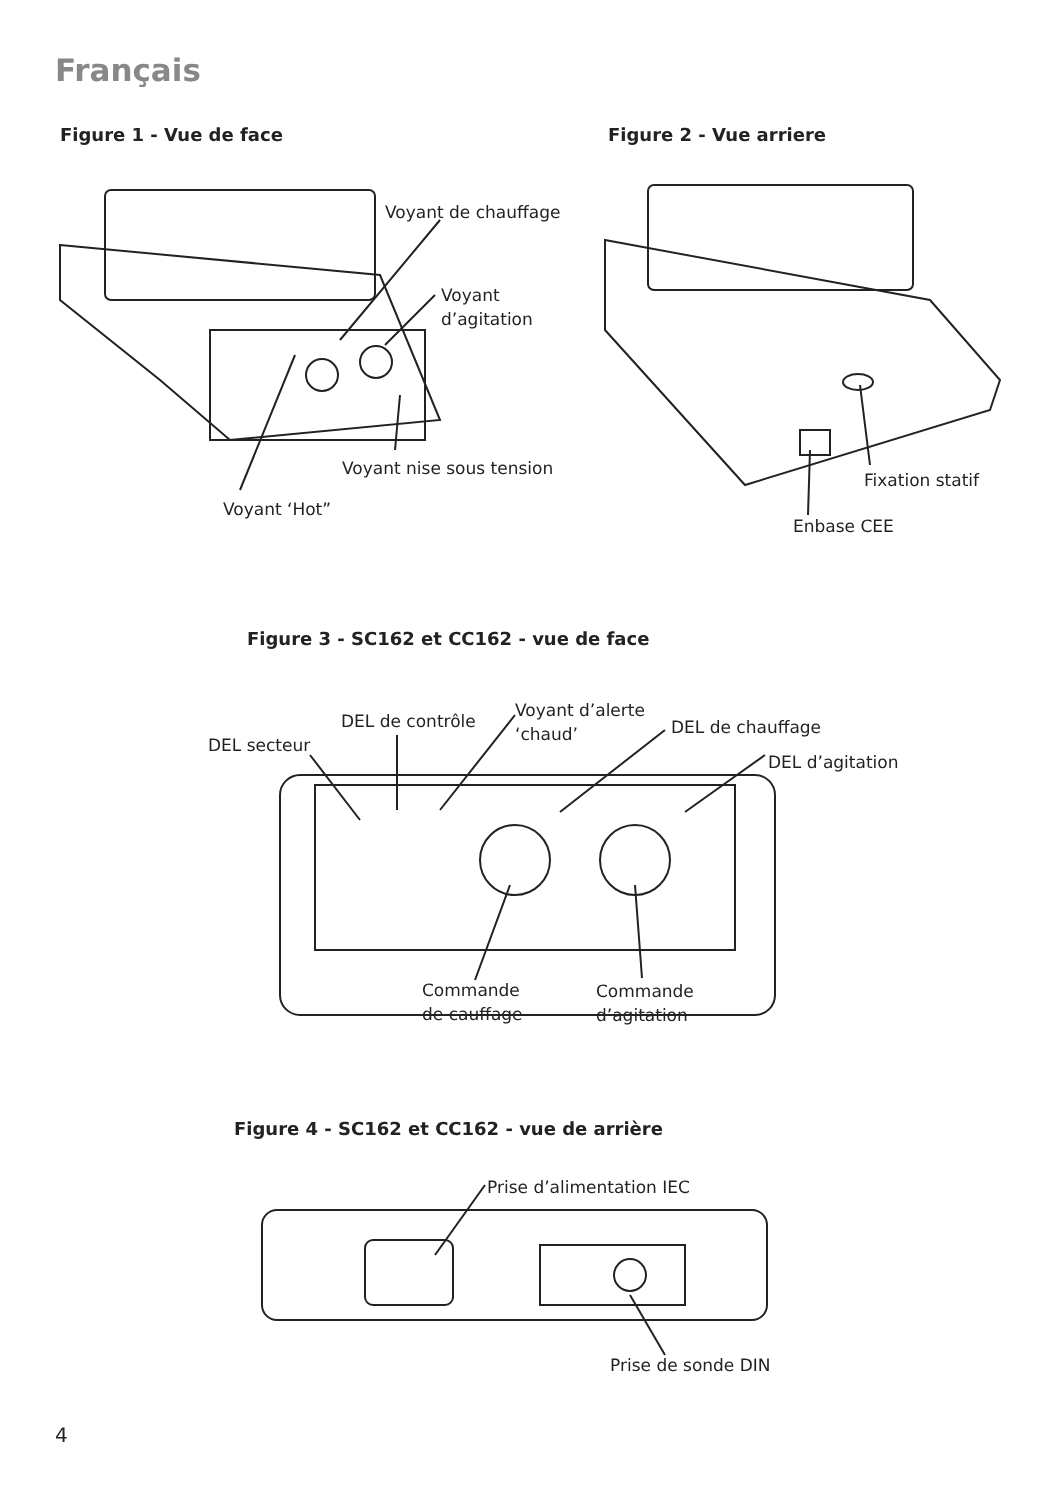Français
Figure 1 - Vue de face Figure 2 - Vue arriere
Voyant de chauffage
Voyant
d’agitation
Voyant nise sous tension
Voyant ‘Hot”
Fixation statif
Enbase CEE
Figure 3 - SC162 et CC162 - vue de face
DEL secteur
DEL de contrôle
Voyant d’alerte
‘chaud’
DEL de chauffage
DEL d’agitation
Commande
de cauffage
Commande
d’agitation
Figure 4 - SC162 et CC162 - vue de arrière
Prise d’alimentation IEC
Prise de sonde DIN
4